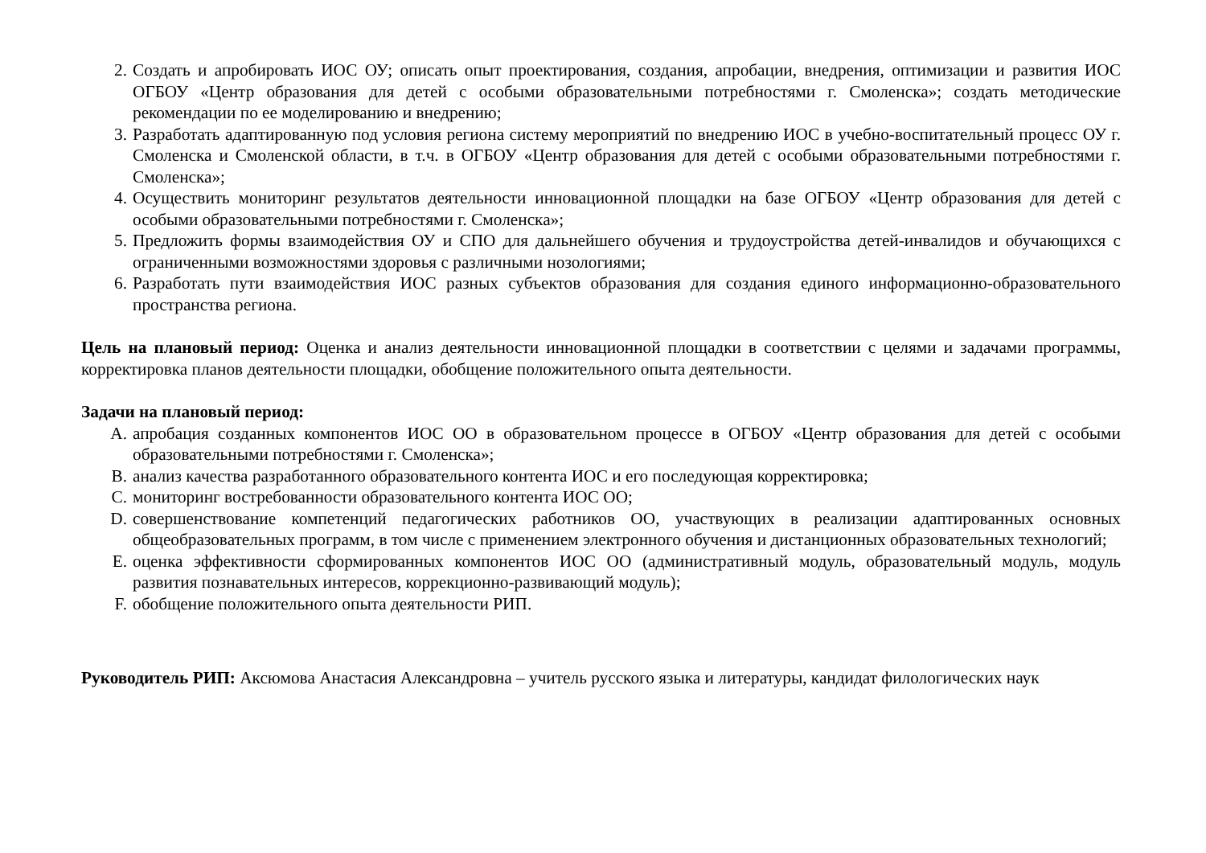2. Создать и апробировать ИОС ОУ; описать опыт проектирования, создания, апробации, внедрения, оптимизации и развития ИОС ОГБОУ «Центр образования для детей с особыми образовательными потребностями г. Смоленска»; создать методические рекомендации по ее моделированию и внедрению;
3. Разработать адаптированную под условия региона систему мероприятий по внедрению ИОС в учебно-воспитательный процесс ОУ г. Смоленска и Смоленской области, в т.ч. в ОГБОУ «Центр образования для детей с особыми образовательными потребностями г. Смоленска»;
4. Осуществить мониторинг результатов деятельности инновационной площадки на базе ОГБОУ «Центр образования для детей с особыми образовательными потребностями г. Смоленска»;
5. Предложить формы взаимодействия ОУ и СПО для дальнейшего обучения и трудоустройства детей-инвалидов и обучающихся с ограниченными возможностями здоровья с различными нозологиями;
6. Разработать пути взаимодействия ИОС разных субъектов образования для создания единого информационно-образовательного пространства региона.
Цель на плановый период: Оценка и анализ деятельности инновационной площадки в соответствии с целями и задачами программы, корректировка планов деятельности площадки, обобщение положительного опыта деятельности.
Задачи на плановый период:
A. апробация созданных компонентов ИОС ОО в образовательном процессе в ОГБОУ «Центр образования для детей с особыми образовательными потребностями г. Смоленска»;
B. анализ качества разработанного образовательного контента ИОС и его последующая корректировка;
C. мониторинг востребованности образовательного контента ИОС ОО;
D. совершенствование компетенций педагогических работников ОО, участвующих в реализации адаптированных основных общеобразовательных программ, в том числе с применением электронного обучения и дистанционных образовательных технологий;
E. оценка эффективности сформированных компонентов ИОС ОО (административный модуль, образовательный модуль, модуль развития познавательных интересов, коррекционно-развивающий модуль);
F. обобщение положительного опыта деятельности РИП.
Руководитель РИП: Аксюмова Анастасия Александровна – учитель русского языка и литературы, кандидат филологических наук